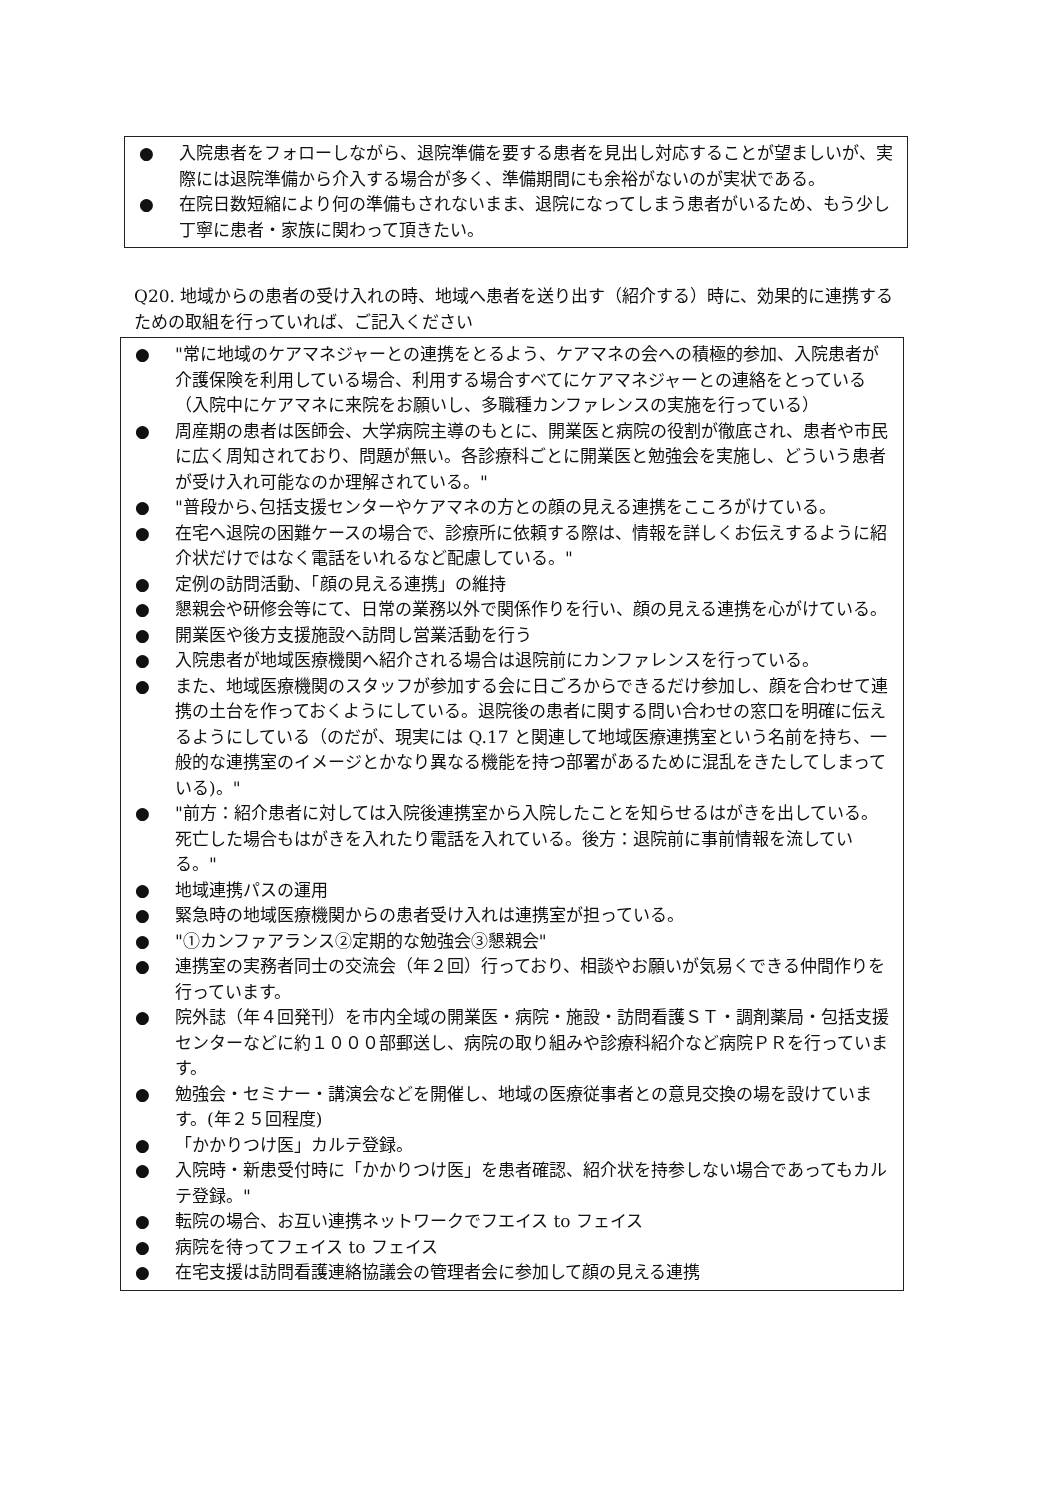● 入院患者をフォローしながら、退院準備を要する患者を見出し対応することが望ましいが、実際には退院準備から介入する場合が多く、準備期間にも余裕がないのが実状である。
● 在院日数短縮により何の準備もされないまま、退院になってしまう患者がいるため、もう少し丁寧に患者・家族に関わって頂きたい。
Q20. 地域からの患者の受け入れの時、地域へ患者を送り出す（紹介する）時に、効果的に連携するための取組を行っていれば、ご記入ください
● "常に地域のケアマネジャーとの連携をとるよう、ケアマネの会への積極的参加、入院患者が介護保険を利用している場合、利用する場合すべてにケアマネジャーとの連絡をとっている（入院中にケアマネに来院をお願いし、多職種カンファレンスの実施を行っている）
● 周産期の患者は医師会、大学病院主導のもとに、開業医と病院の役割が徹底され、患者や市民に広く周知されており、問題が無い。各診療科ごとに開業医と勉強会を実施し、どういう患者が受け入れ可能なのか理解されている。"
● "普段から､包括支援センターやケアマネの方との顔の見える連携をこころがけている。
● 在宅へ退院の困難ケースの場合で、診療所に依頼する際は、情報を詳しくお伝えするように紹介状だけではなく電話をいれるなど配慮している。"
● 定例の訪問活動、「顔の見える連携」の維持
● 懇親会や研修会等にて、日常の業務以外で関係作りを行い、顔の見える連携を心がけている。
● 開業医や後方支援施設へ訪問し営業活動を行う
● 入院患者が地域医療機関へ紹介される場合は退院前にカンファレンスを行っている。
● また、地域医療機関のスタッフが参加する会に日ごろからできるだけ参加し、顔を合わせて連携の土台を作っておくようにしている。退院後の患者に関する問い合わせの窓口を明確に伝えるようにしている（のだが、現実には Q.17 と関連して地域医療連携室という名前を持ち、一般的な連携室のイメージとかなり異なる機能を持つ部署があるために混乱をきたしてしまっている)。"
● "前方：紹介患者に対しては入院後連携室から入院したことを知らせるはがきを出している。死亡した場合もはがきを入れたり電話を入れている。後方：退院前に事前情報を流している。"
● 地域連携パスの運用
● 緊急時の地域医療機関からの患者受け入れは連携室が担っている。
● "①カンファアランス②定期的な勉強会③懇親会"
● 連携室の実務者同士の交流会（年２回）行っており、相談やお願いが気易くできる仲間作りを行っています。
● 院外誌（年４回発刊）を市内全域の開業医・病院・施設・訪問看護ＳＴ・調剤薬局・包括支援センターなどに約１０００部郵送し、病院の取り組みや診療科紹介など病院ＰＲを行っています。
● 勉強会・セミナー・講演会などを開催し、地域の医療従事者との意見交換の場を設けています。(年２５回程度)
● 「かかりつけ医」カルテ登録。
● 入院時・新患受付時に「かかりつけ医」を患者確認、紹介状を持参しない場合であってもカルテ登録。"
● 転院の場合、お互い連携ネットワークでフエイス to フェイス
● 病院を待ってフェイス to フェイス
● 在宅支援は訪問看護連絡協議会の管理者会に参加して顔の見える連携